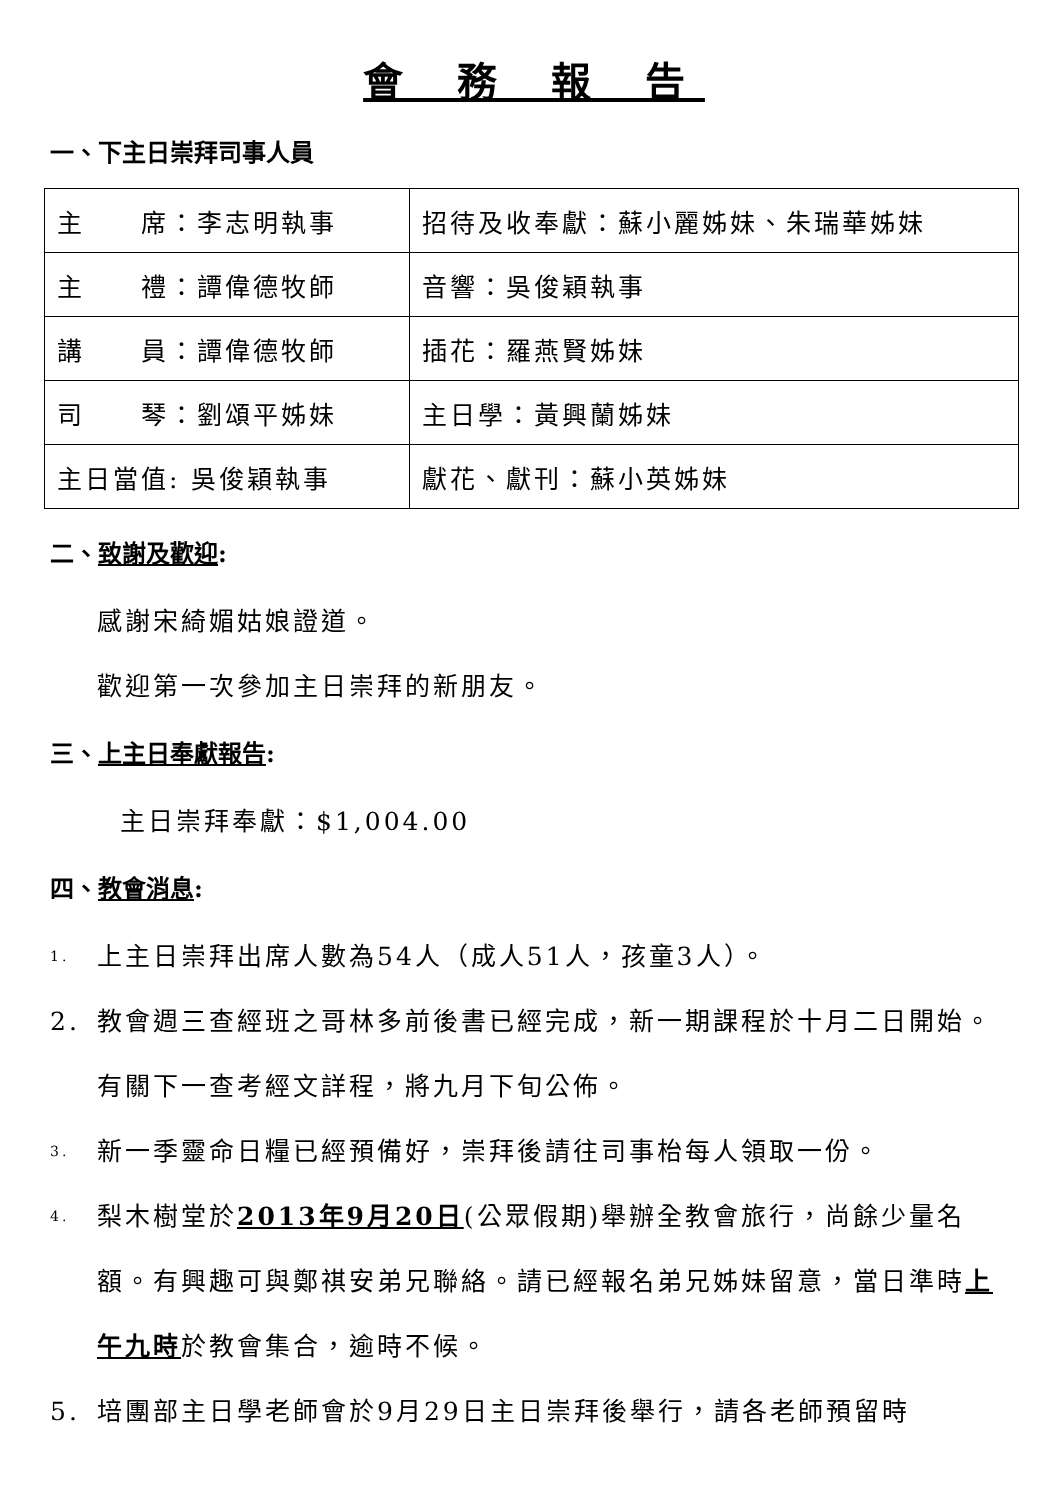會 務 報 告
一、下主日崇拜司事人員
| 主 席：李志明執事 | 招待及收奉獻：蘇小麗姊妹、朱瑞華姊妹 |
| 主 禮：譚偉德牧師 | 音響：吳俊穎執事 |
| 講 員：譚偉德牧師 | 插花：羅燕賢姊妹 |
| 司 琴：劉頌平姊妹 | 主日學：黃興蘭姊妹 |
| 主日當值: 吳俊穎執事 | 獻花、獻刊：蘇小英姊妹 |
二、致謝及歡迎:
感謝宋綺媚姑娘證道。
歡迎第一次參加主日崇拜的新朋友。
三、上主日奉獻報告:
主日崇拜奉獻：$1,004.00
四、教會消息:
1. 上主日崇拜出席人數為54人（成人51人，孩童3人）。
2. 教會週三查經班之哥林多前後書已經完成，新一期課程於十月二日開始。有關下一查考經文詳程，將九月下旬公佈。
3. 新一季靈命日糧已經預備好，崇拜後請往司事枱每人領取一份。
4. 梨木樹堂於2013年9月20日(公眾假期)舉辦全教會旅行，尚餘少量名額。有興趣可與鄭祺安弟兄聯絡。請已經報名弟兄姊妹留意，當日準時上午九時於教會集合，逾時不候。
5. 培團部主日學老師會於9月29日主日崇拜後舉行，請各老師預留時